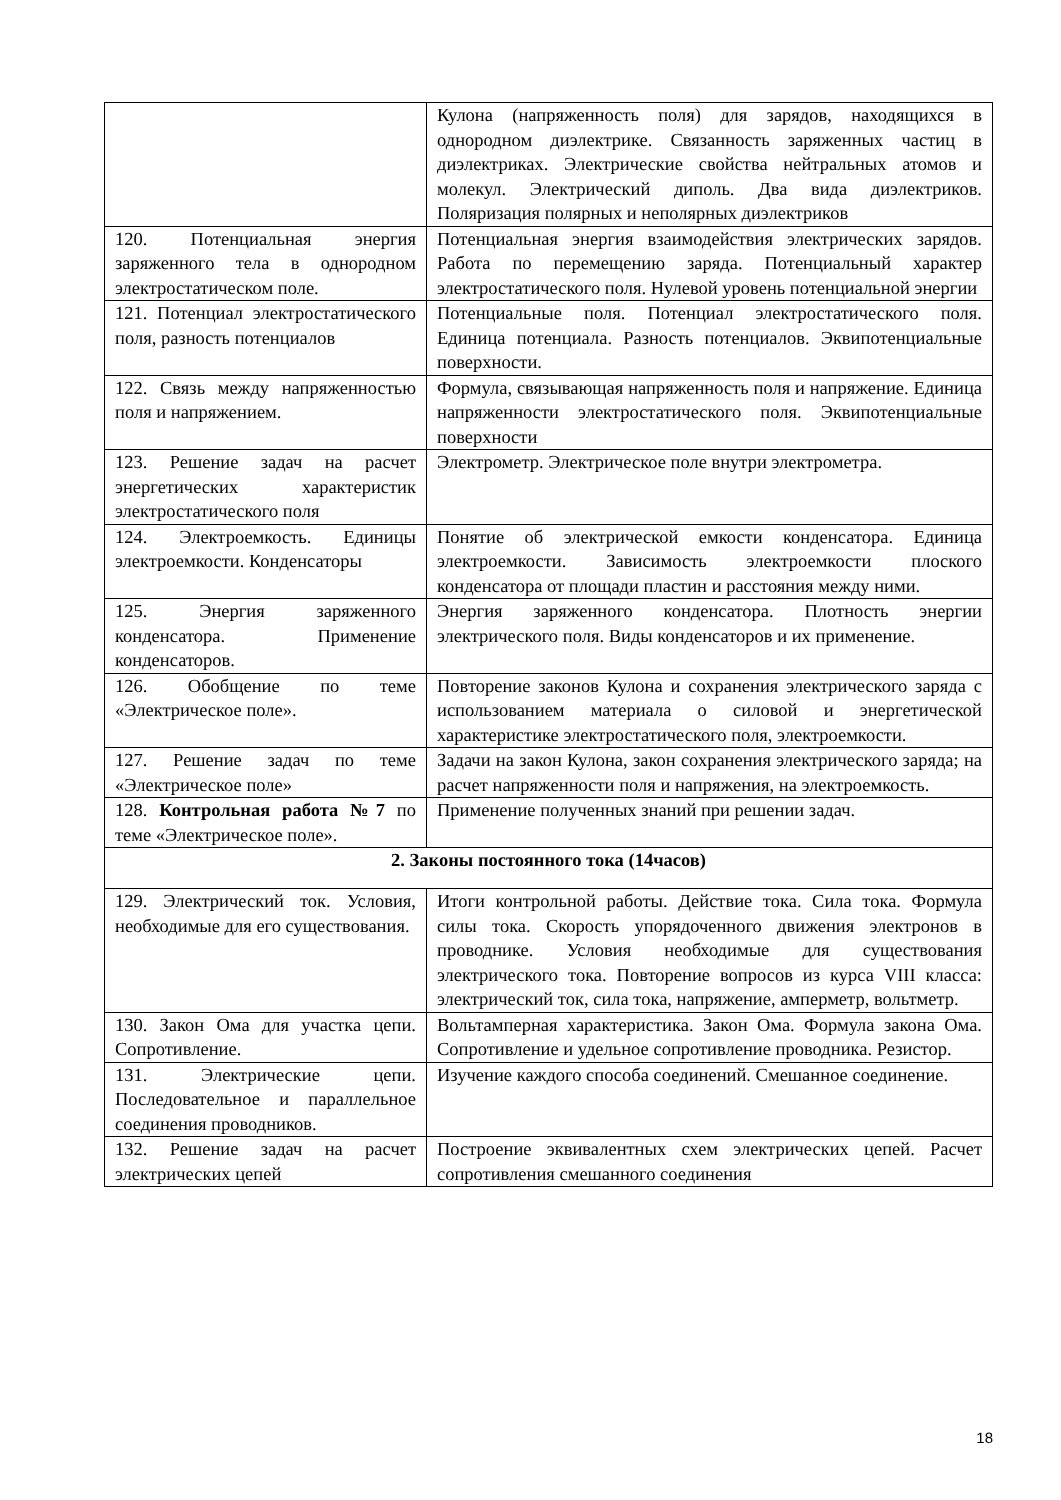| | Кулона (напряженность поля) для зарядов, находящихся в однородном диэлектрике. Связанность заряженных частиц в диэлектриках. Электрические свойства нейтральных атомов и молекул. Электрический диполь. Два вида диэлектриков. Поляризация полярных и неполярных диэлектриков |
| 120. Потенциальная энергия заряженного тела в однородном электростатическом поле. | Потенциальная энергия взаимодействия электрических зарядов. Работа по перемещению заряда. Потенциальный характер электростатического поля. Нулевой уровень потенциальной энергии |
| 121. Потенциал электростатического поля, разность потенциалов | Потенциальные поля. Потенциал электростатического поля. Единица потенциала. Разность потенциалов. Эквипотенциальные поверхности. |
| 122. Связь между напряженностью поля и напряжением. | Формула, связывающая напряженность поля и напряжение. Единица напряженности электростатического поля. Эквипотенциальные поверхности |
| 123. Решение задач на расчет энергетических характеристик электростатического поля | Электрометр. Электрическое поле внутри электрометра. |
| 124. Электроемкость. Единицы электроемкости. Конденсаторы | Понятие об электрической емкости конденсатора. Единица электроемкости. Зависимость электроемкости плоского конденсатора от площади пластин и расстояния между ними. |
| 125. Энергия заряженного конденсатора. Применение конденсаторов. | Энергия заряженного конденсатора. Плотность энергии электрического поля. Виды конденсаторов и их применение. |
| 126. Обобщение по теме «Электрическое поле». | Повторение законов Кулона и сохранения электрического заряда с использованием материала о силовой и энергетической характеристике электростатического поля, электроемкости. |
| 127. Решение задач по теме «Электрическое поле» | Задачи на закон Кулона, закон сохранения электрического заряда; на расчет напряженности поля и напряжения, на электроемкость. |
| 128. Контрольная работа №7 по теме «Электрическое поле». | Применение полученных знаний при решении задач. |
| 2. Законы постоянного тока (14часов) | |
| 129. Электрический ток. Условия, необходимые для его существования. | Итоги контрольной работы. Действие тока. Сила тока. Формула силы тока. Скорость упорядоченного движения электронов в проводнике. Условия необходимые для существования электрического тока. Повторение вопросов из курса VIII класса: электрический ток, сила тока, напряжение, амперметр, вольтметр. |
| 130. Закон Ома для участка цепи. Сопротивление. | Вольтамперная характеристика. Закон Ома. Формула закона Ома. Сопротивление и удельное сопротивление проводника. Резистор. |
| 131. Электрические цепи. Последовательное и параллельное соединения проводников. | Изучение каждого способа соединений. Смешанное соединение. |
| 132. Решение задач на расчет электрических цепей | Построение эквивалентных схем электрических цепей. Расчет сопротивления смешанного соединения |
18